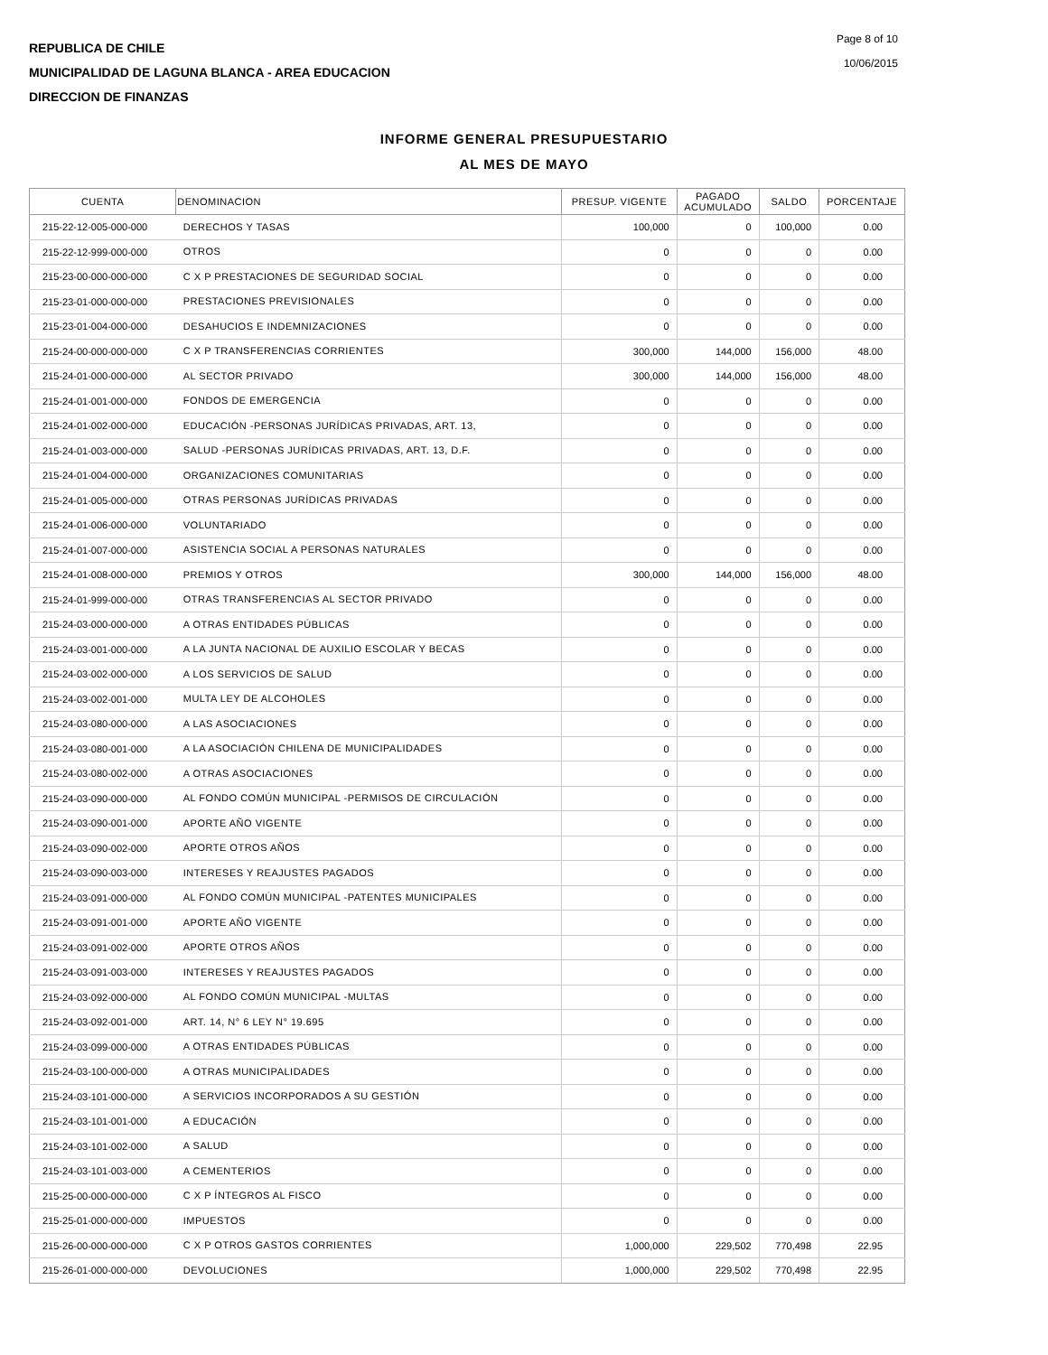REPUBLICA DE CHILE
MUNICIPALIDAD DE LAGUNA BLANCA - AREA EDUCACION
DIRECCION DE FINANZAS
Page 8 of 10
10/06/2015
INFORME GENERAL PRESUPUESTARIO
AL MES DE MAYO
| CUENTA | DENOMINACION | PRESUP. VIGENTE | PAGADO ACUMULADO | SALDO | PORCENTAJE |
| --- | --- | --- | --- | --- | --- |
| 215-22-12-005-000-000 | DERECHOS Y TASAS | 100,000 | 0 | 100,000 | 0.00 |
| 215-22-12-999-000-000 | OTROS | 0 | 0 | 0 | 0.00 |
| 215-23-00-000-000-000 | C X P PRESTACIONES DE SEGURIDAD SOCIAL | 0 | 0 | 0 | 0.00 |
| 215-23-01-000-000-000 | PRESTACIONES PREVISIONALES | 0 | 0 | 0 | 0.00 |
| 215-23-01-004-000-000 | DESAHUCIOS E INDEMNIZACIONES | 0 | 0 | 0 | 0.00 |
| 215-24-00-000-000-000 | C X P TRANSFERENCIAS CORRIENTES | 300,000 | 144,000 | 156,000 | 48.00 |
| 215-24-01-000-000-000 | AL SECTOR PRIVADO | 300,000 | 144,000 | 156,000 | 48.00 |
| 215-24-01-001-000-000 | FONDOS DE EMERGENCIA | 0 | 0 | 0 | 0.00 |
| 215-24-01-002-000-000 | EDUCACIÓN -PERSONAS JURÍDICAS PRIVADAS, ART. 13, | 0 | 0 | 0 | 0.00 |
| 215-24-01-003-000-000 | SALUD -PERSONAS JURÍDICAS PRIVADAS, ART. 13, D.F. | 0 | 0 | 0 | 0.00 |
| 215-24-01-004-000-000 | ORGANIZACIONES COMUNITARIAS | 0 | 0 | 0 | 0.00 |
| 215-24-01-005-000-000 | OTRAS PERSONAS JURÍDICAS PRIVADAS | 0 | 0 | 0 | 0.00 |
| 215-24-01-006-000-000 | VOLUNTARIADO | 0 | 0 | 0 | 0.00 |
| 215-24-01-007-000-000 | ASISTENCIA SOCIAL A PERSONAS NATURALES | 0 | 0 | 0 | 0.00 |
| 215-24-01-008-000-000 | PREMIOS Y OTROS | 300,000 | 144,000 | 156,000 | 48.00 |
| 215-24-01-999-000-000 | OTRAS TRANSFERENCIAS AL SECTOR PRIVADO | 0 | 0 | 0 | 0.00 |
| 215-24-03-000-000-000 | A OTRAS ENTIDADES PÚBLICAS | 0 | 0 | 0 | 0.00 |
| 215-24-03-001-000-000 | A LA JUNTA NACIONAL DE AUXILIO ESCOLAR Y BECAS | 0 | 0 | 0 | 0.00 |
| 215-24-03-002-000-000 | A LOS SERVICIOS DE SALUD | 0 | 0 | 0 | 0.00 |
| 215-24-03-002-001-000 | MULTA LEY DE ALCOHOLES | 0 | 0 | 0 | 0.00 |
| 215-24-03-080-000-000 | A LAS ASOCIACIONES | 0 | 0 | 0 | 0.00 |
| 215-24-03-080-001-000 | A LA ASOCIACIÓN CHILENA DE MUNICIPALIDADES | 0 | 0 | 0 | 0.00 |
| 215-24-03-080-002-000 | A OTRAS ASOCIACIONES | 0 | 0 | 0 | 0.00 |
| 215-24-03-090-000-000 | AL FONDO COMÚN MUNICIPAL -PERMISOS DE CIRCULACIÓN | 0 | 0 | 0 | 0.00 |
| 215-24-03-090-001-000 | APORTE AÑO VIGENTE | 0 | 0 | 0 | 0.00 |
| 215-24-03-090-002-000 | APORTE OTROS AÑOS | 0 | 0 | 0 | 0.00 |
| 215-24-03-090-003-000 | INTERESES Y REAJUSTES PAGADOS | 0 | 0 | 0 | 0.00 |
| 215-24-03-091-000-000 | AL FONDO COMÚN MUNICIPAL -PATENTES MUNICIPALES | 0 | 0 | 0 | 0.00 |
| 215-24-03-091-001-000 | APORTE AÑO VIGENTE | 0 | 0 | 0 | 0.00 |
| 215-24-03-091-002-000 | APORTE OTROS AÑOS | 0 | 0 | 0 | 0.00 |
| 215-24-03-091-003-000 | INTERESES Y REAJUSTES PAGADOS | 0 | 0 | 0 | 0.00 |
| 215-24-03-092-000-000 | AL FONDO COMÚN MUNICIPAL -MULTAS | 0 | 0 | 0 | 0.00 |
| 215-24-03-092-001-000 | ART. 14, N° 6 LEY N° 19.695 | 0 | 0 | 0 | 0.00 |
| 215-24-03-099-000-000 | A OTRAS ENTIDADES PÚBLICAS | 0 | 0 | 0 | 0.00 |
| 215-24-03-100-000-000 | A OTRAS MUNICIPALIDADES | 0 | 0 | 0 | 0.00 |
| 215-24-03-101-000-000 | A SERVICIOS INCORPORADOS A SU GESTIÓN | 0 | 0 | 0 | 0.00 |
| 215-24-03-101-001-000 | A EDUCACIÓN | 0 | 0 | 0 | 0.00 |
| 215-24-03-101-002-000 | A SALUD | 0 | 0 | 0 | 0.00 |
| 215-24-03-101-003-000 | A CEMENTERIOS | 0 | 0 | 0 | 0.00 |
| 215-25-00-000-000-000 | C X P ÍNTEGROS AL FISCO | 0 | 0 | 0 | 0.00 |
| 215-25-01-000-000-000 | IMPUESTOS | 0 | 0 | 0 | 0.00 |
| 215-26-00-000-000-000 | C X P OTROS GASTOS CORRIENTES | 1,000,000 | 229,502 | 770,498 | 22.95 |
| 215-26-01-000-000-000 | DEVOLUCIONES | 1,000,000 | 229,502 | 770,498 | 22.95 |